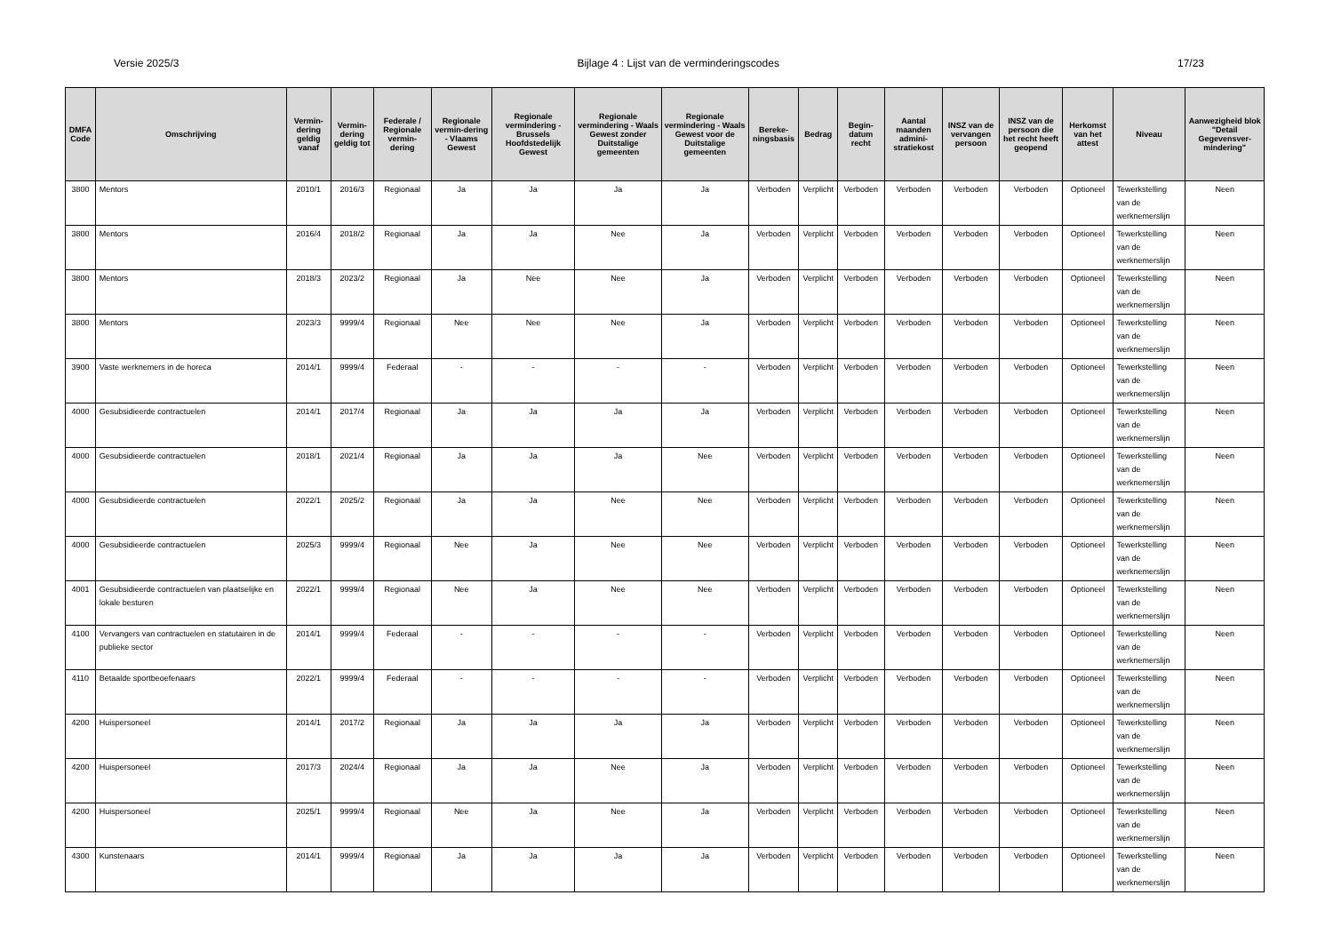Versie 2025/3 Bijlage 4 : Lijst van de verminderingscodes 17/23
| DMFA Code | Omschrijving | Vermin-dering geldig vanaf | Vermin-dering geldig tot | Federale / Regionale vermin-dering | Regionale vermin-dering - Vlaams Gewest | Regionale vermindering - Brussels Hoofdstedelijk Gewest | Regionale vermindering - Waals Gewest zonder Duitstalige gemeenten | Regionale vermindering - Waals Gewest voor de Duitstalige gemeenten | Bereke-ningsbasis | Bedrag | Begin-datum recht | Aantal maanden admini-stratiekost | INSZ van de vervangen persoon | INSZ van de persoon die het recht heeft geopend | Herkomst van het attest | Niveau | Aanwezigheid blok "Detail Gegevensver-mindering" |
| --- | --- | --- | --- | --- | --- | --- | --- | --- | --- | --- | --- | --- | --- | --- | --- | --- | --- |
| 3800 | Mentors | 2010/1 | 2016/3 | Regionaal | Ja | Ja | Ja | Ja | Verboden | Verplicht | Verboden | Verboden | Verboden | Verboden | Optioneel | Tewerkstelling van de werknemerslijn | Neen |
| 3800 | Mentors | 2016/4 | 2018/2 | Regionaal | Ja | Ja | Nee | Ja | Verboden | Verplicht | Verboden | Verboden | Verboden | Verboden | Optioneel | Tewerkstelling van de werknemerslijn | Neen |
| 3800 | Mentors | 2018/3 | 2023/2 | Regionaal | Ja | Nee | Nee | Ja | Verboden | Verplicht | Verboden | Verboden | Verboden | Verboden | Optioneel | Tewerkstelling van de werknemerslijn | Neen |
| 3800 | Mentors | 2023/3 | 9999/4 | Regionaal | Nee | Nee | Nee | Ja | Verboden | Verplicht | Verboden | Verboden | Verboden | Verboden | Optioneel | Tewerkstelling van de werknemerslijn | Neen |
| 3900 | Vaste werknemers in de horeca | 2014/1 | 9999/4 | Federaal | - | - | - | - | Verboden | Verplicht | Verboden | Verboden | Verboden | Verboden | Optioneel | Tewerkstelling van de werknemerslijn | Neen |
| 4000 | Gesubsidieerde contractuelen | 2014/1 | 2017/4 | Regionaal | Ja | Ja | Ja | Ja | Verboden | Verplicht | Verboden | Verboden | Verboden | Verboden | Optioneel | Tewerkstelling van de werknemerslijn | Neen |
| 4000 | Gesubsidieerde contractuelen | 2018/1 | 2021/4 | Regionaal | Ja | Ja | Ja | Nee | Verboden | Verplicht | Verboden | Verboden | Verboden | Verboden | Optioneel | Tewerkstelling van de werknemerslijn | Neen |
| 4000 | Gesubsidieerde contractuelen | 2022/1 | 2025/2 | Regionaal | Ja | Ja | Nee | Nee | Verboden | Verplicht | Verboden | Verboden | Verboden | Verboden | Optioneel | Tewerkstelling van de werknemerslijn | Neen |
| 4000 | Gesubsidieerde contractuelen | 2025/3 | 9999/4 | Regionaal | Nee | Ja | Nee | Nee | Verboden | Verplicht | Verboden | Verboden | Verboden | Verboden | Optioneel | Tewerkstelling van de werknemerslijn | Neen |
| 4001 | Gesubsidieerde contractuelen van plaatselijke en lokale besturen | 2022/1 | 9999/4 | Regionaal | Nee | Ja | Nee | Nee | Verboden | Verplicht | Verboden | Verboden | Verboden | Verboden | Optioneel | Tewerkstelling van de werknemerslijn | Neen |
| 4100 | Vervangers van contractuelen en statutairen in de publieke sector | 2014/1 | 9999/4 | Federaal | - | - | - | - | Verboden | Verplicht | Verboden | Verboden | Verboden | Verboden | Optioneel | Tewerkstelling van de werknemerslijn | Neen |
| 4110 | Betaalde sportbeoefenaars | 2022/1 | 9999/4 | Federaal | - | - | - | - | Verboden | Verplicht | Verboden | Verboden | Verboden | Verboden | Optioneel | Tewerkstelling van de werknemerslijn | Neen |
| 4200 | Huispersoneel | 2014/1 | 2017/2 | Regionaal | Ja | Ja | Ja | Ja | Verboden | Verplicht | Verboden | Verboden | Verboden | Verboden | Optioneel | Tewerkstelling van de werknemerslijn | Neen |
| 4200 | Huispersoneel | 2017/3 | 2024/4 | Regionaal | Ja | Ja | Nee | Ja | Verboden | Verplicht | Verboden | Verboden | Verboden | Verboden | Optioneel | Tewerkstelling van de werknemerslijn | Neen |
| 4200 | Huispersoneel | 2025/1 | 9999/4 | Regionaal | Nee | Ja | Nee | Ja | Verboden | Verplicht | Verboden | Verboden | Verboden | Verboden | Optioneel | Tewerkstelling van de werknemerslijn | Neen |
| 4300 | Kunstenaars | 2014/1 | 9999/4 | Regionaal | Ja | Ja | Ja | Ja | Verboden | Verplicht | Verboden | Verboden | Verboden | Verboden | Optioneel | Tewerkstelling van de werknemerslijn | Neen |